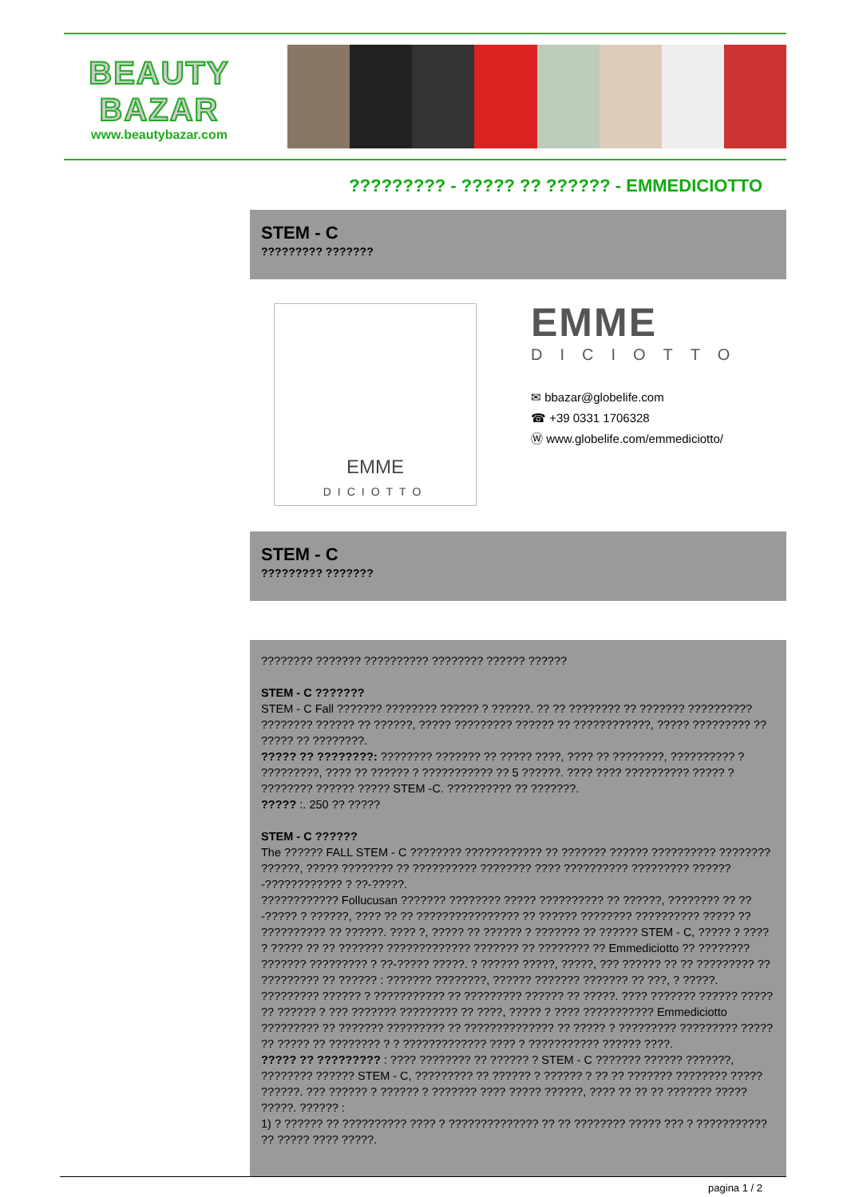BEAUTY
BAZAR
www.beautybazar.com
????????? - ????? ?? ?????? - EMMEDICIOTTO
STEM - C
????????? ???????
EMME
DICIOTTO
EMME
DICIOTTO
✉ bbazar@globelife.com
☎ +39 0331 1706328
Ⓦ www.globelife.com/emmediciotto/
STEM - C
????????? ???????
???????? ??????? ?????????? ???????? ?????? ??????
STEM - C ???????
STEM - C Fall ??????? ???????? ?????? ? ??????. ?? ?? ???????? ?? ??????? ?????????? ???????? ?????? ?? ??????, ????? ????????? ?????? ?? ????????????, ????? ????????? ?? ????? ?? ????????.
????? ?? ????????: ???????? ??????? ?? ????? ????, ???? ?? ????????, ?????????? ? ?????????, ???? ?? ?????? ? ??????????? ?? 5 ??????. ???? ???? ?????????? ????? ? ???????? ?????? ????? STEM -C. ?????????? ?? ???????.
????? :. 250 ?? ?????
STEM - C ??????
The ?????? FALL STEM - C ???????? ???????????? ?? ??????? ?????? ?????????? ???????? ??????, ????? ???????? ?? ?????????? ???????? ???? ?????????? ????????? ?????? -???????????? ? ??-?????.
???????????? Follucusan ??????? ???????? ????? ?????????? ?? ??????, ???????? ?? ??-????? ? ??????, ???? ?? ?? ???????????????? ?? ?????? ???????? ?????????? ????? ?? ?????????? ?? ??????. ???? ?, ????? ?? ?????? ? ??????? ?? ?????? STEM - C, ????? ? ???? ? ????? ?? ?? ??????? ????????????? ??????? ?? ???????? ?? Emmediciotto ?? ???????? ??????? ????????? ? ??-????? ?????. ? ?????? ?????, ?????, ??? ?????? ?? ?? ????????? ?? ????????? ?? ?????? : ??????? ????????, ?????? ??????? ??????? ?? ???, ? ?????. ????????? ?????? ? ??????????? ?? ????????? ?????? ?? ?????. ???? ??????? ?????? ????? ?? ?????? ? ??? ??????? ????????? ?? ????, ????? ? ???? ??????????? Emmediciotto ????????? ?? ??????? ????????? ?? ?????????????? ?? ????? ? ????????? ????????? ????? ?? ????? ?? ???????? ? ? ????????????? ???? ? ??????????? ?????? ????.
????? ?? ????????? : ???? ???????? ?? ?????? ? STEM - C ??????? ?????? ???????, ???????? ?????? STEM - C, ????????? ?? ?????? ? ?????? ? ?? ?? ??????? ???????? ????? ??????. ??? ?????? ? ?????? ? ??????? ???? ????? ??????, ???? ?? ?? ?? ??????? ????? ?????. ?????? :
1) ? ?????? ?? ?????????? ???? ? ?????????????? ?? ?? ???????? ????? ??? ? ??????????? ?? ????? ???? ?????.
pagina 1 / 2